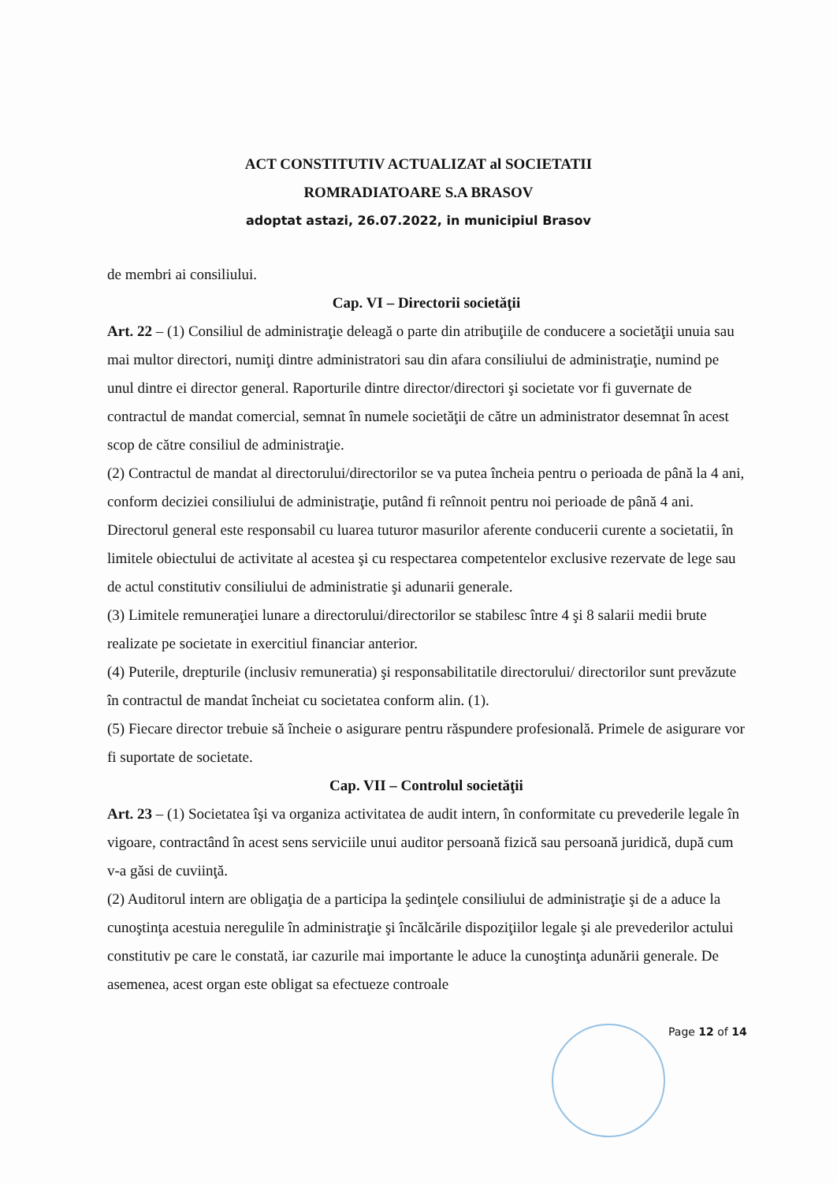ACT CONSTITUTIV ACTUALIZAT al SOCIETATII
ROMRADIATOARE S.A BRASOV
adoptat astazi, 26.07.2022, in municipiul Brasov
de membri ai consiliului.
Cap. VI – Directorii societăţii
Art. 22 – (1) Consiliul de administraţie deleagă o parte din atribuţiile de conducere a societăţii unuia sau mai multor directori, numiţi dintre administratori sau din afara consiliului de administraţie, numind pe unul dintre ei director general. Raporturile dintre director/directori şi societate vor fi guvernate de contractul de mandat comercial, semnat în numele societăţii de către un administrator desemnat în acest scop de către consiliul de administraţie.
(2) Contractul de mandat al directorului/directorilor se va putea încheia pentru o perioada de până la 4 ani, conform deciziei consiliului de administraţie, putând fi reînnoit pentru noi perioade de până 4 ani. Directorul general este responsabil cu luarea tuturor masurilor aferente conducerii curente a societatii, în limitele obiectului de activitate al acestea şi cu respectarea competentelor exclusive rezervate de lege sau de actul constitutiv consiliului de administratie şi adunarii generale.
(3) Limitele remuneraţiei lunare a directorului/directorilor se stabilesc între 4 şi 8 salarii medii brute realizate pe societate in exercitiul financiar anterior.
(4) Puterile, drepturile (inclusiv remuneratia) şi responsabilitatile directorului/ directorilor sunt prevăzute în contractul de mandat încheiat cu societatea conform alin. (1).
(5) Fiecare director trebuie să încheie o asigurare pentru răspundere profesională. Primele de asigurare vor fi suportate de societate.
Cap. VII – Controlul societăţii
Art. 23 – (1) Societatea îşi va organiza activitatea de audit intern, în conformitate cu prevederile legale în vigoare, contractând în acest sens serviciile unui auditor persoană fizică sau persoană juridică, după cum v-a găsi de cuviinţă.
(2) Auditorul intern are obligaţia de a participa la şedinţele consiliului de administraţie şi de a aduce la cunoştinţa acestuia neregulile în administraţie şi încălcările dispoziţiilor legale şi ale prevederilor actului constitutiv pe care le constată, iar cazurile mai importante le aduce la cunoştinţa adunării generale. De asemenea, acest organ este obligat sa efectueze controale
Page 12 of 14